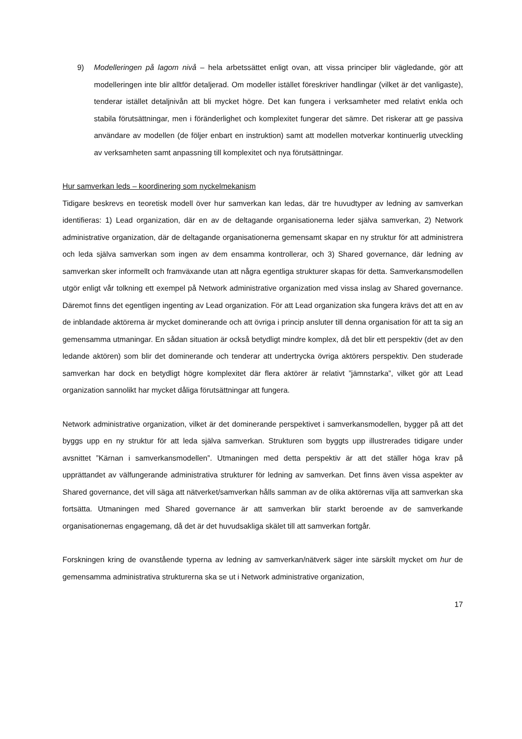9) Modelleringen på lagom nivå – hela arbetssättet enligt ovan, att vissa principer blir vägledande, gör att modelleringen inte blir alltför detaljerad. Om modeller istället föreskriver handlingar (vilket är det vanligaste), tenderar istället detaljnivån att bli mycket högre. Det kan fungera i verksamheter med relativt enkla och stabila förutsättningar, men i föränderlighet och komplexitet fungerar det sämre. Det riskerar att ge passiva användare av modellen (de följer enbart en instruktion) samt att modellen motverkar kontinuerlig utveckling av verksamheten samt anpassning till komplexitet och nya förutsättningar.
Hur samverkan leds – koordinering som nyckelmekanism
Tidigare beskrevs en teoretisk modell över hur samverkan kan ledas, där tre huvudtyper av ledning av samverkan identifieras: 1) Lead organization, där en av de deltagande organisationerna leder själva samverkan, 2) Network administrative organization, där de deltagande organisationerna gemensamt skapar en ny struktur för att administrera och leda själva samverkan som ingen av dem ensamma kontrollerar, och 3) Shared governance, där ledning av samverkan sker informellt och framväxande utan att några egentliga strukturer skapas för detta. Samverkansmodellen utgör enligt vår tolkning ett exempel på Network administrative organization med vissa inslag av Shared governance. Däremot finns det egentligen ingenting av Lead organization. För att Lead organization ska fungera krävs det att en av de inblandade aktörerna är mycket dominerande och att övriga i princip ansluter till denna organisation för att ta sig an gemensamma utmaningar. En sådan situation är också betydligt mindre komplex, då det blir ett perspektiv (det av den ledande aktören) som blir det dominerande och tenderar att undertrycka övriga aktörers perspektiv. Den studerade samverkan har dock en betydligt högre komplexitet där flera aktörer är relativt ”jämnstarka”, vilket gör att Lead organization sannolikt har mycket dåliga förutsättningar att fungera.
Network administrative organization, vilket är det dominerande perspektivet i samverkansmodellen, bygger på att det byggs upp en ny struktur för att leda själva samverkan. Strukturen som byggts upp illustrerades tidigare under avsnittet ”Kärnan i samverkansmodellen”. Utmaningen med detta perspektiv är att det ställer höga krav på upprättandet av välfungerande administrativa strukturer för ledning av samverkan. Det finns även vissa aspekter av Shared governance, det vill säga att nätverket/samverkan hålls samman av de olika aktörernas vilja att samverkan ska fortsätta. Utmaningen med Shared governance är att samverkan blir starkt beroende av de samverkande organisationernas engagemang, då det är det huvudsakliga skälet till att samverkan fortgår.
Forskningen kring de ovanstående typerna av ledning av samverkan/nätverk säger inte särskilt mycket om hur de gemensamma administrativa strukturerna ska se ut i Network administrative organization,
17